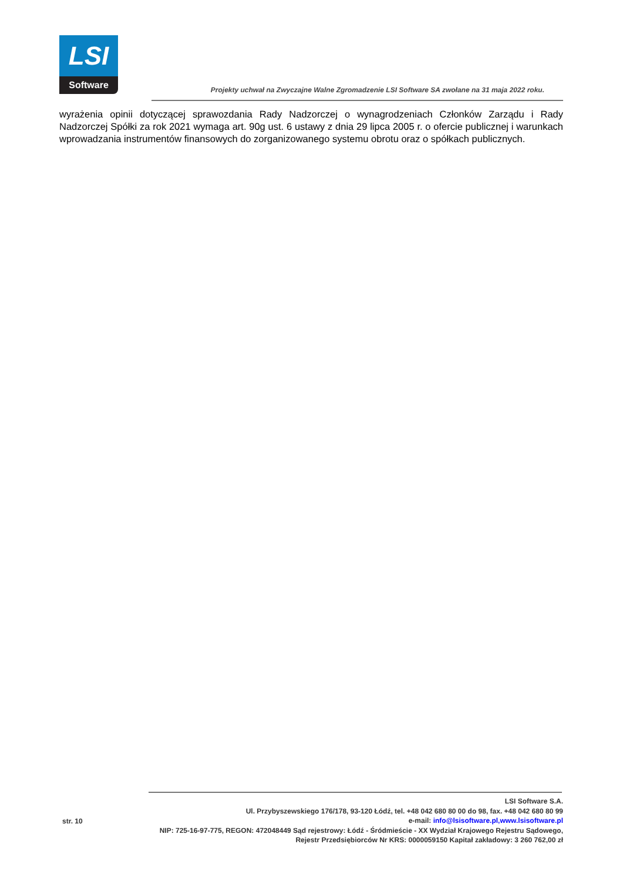LSI
Software
Projekty uchwał na Zwyczajne Walne Zgromadzenie LSI Software SA zwołane na 31 maja 2022 roku.
wyrażenia opinii dotyczącej sprawozdania Rady Nadzorczej o wynagrodzeniach Członków Zarządu i Rady Nadzorczej Spółki za rok 2021 wymaga art. 90g ust. 6 ustawy z dnia 29 lipca 2005 r. o ofercie publicznej i warunkach wprowadzania instrumentów finansowych do zorganizowanego systemu obrotu oraz o spółkach publicznych.
str. 10
LSI Software S.A.
Ul. Przybyszewskiego 176/178, 93-120 Łódź, tel. +48 042 680 80 00 do 98, fax. +48 042 680 80 99
e-mail: info@lsisoftware.pl,www.lsisoftware.pl
NIP: 725-16-97-775, REGON: 472048449 Sąd rejestrowy: Łódź - Śródmieście - XX Wydział Krajowego Rejestru Sądowego,
Rejestr Przedsiębiorców Nr KRS: 0000059150 Kapitał zakładowy: 3 260 762,00 zł